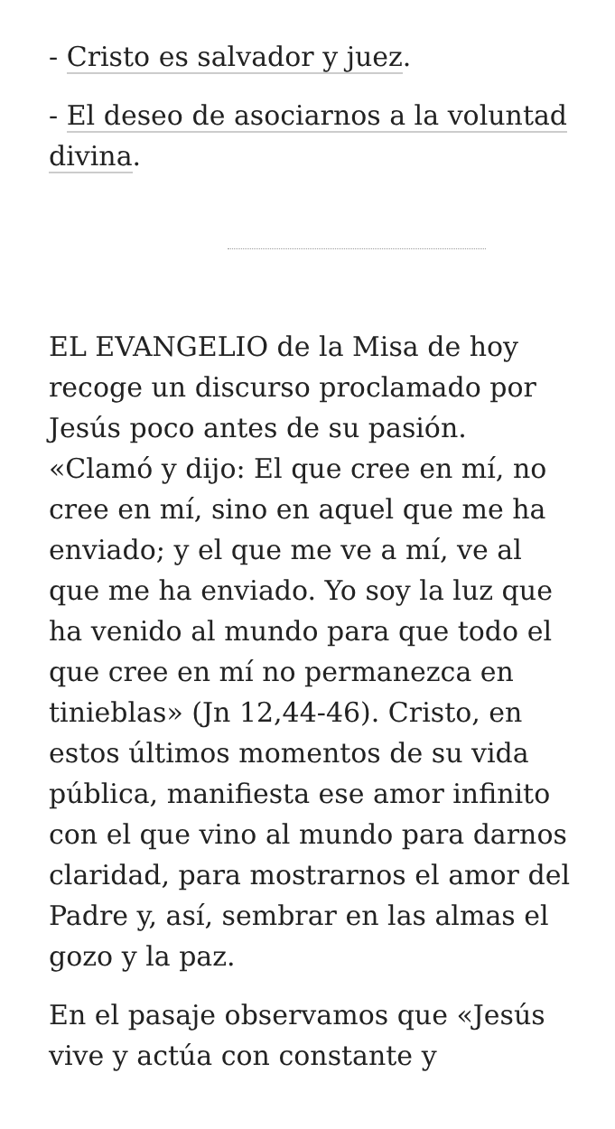- Cristo es salvador y juez.
- El deseo de asociarnos a la voluntad divina.
EL EVANGELIO de la Misa de hoy recoge un discurso proclamado por Jesús poco antes de su pasión. «Clamó y dijo: El que cree en mí, no cree en mí, sino en aquel que me ha enviado; y el que me ve a mí, ve al que me ha enviado. Yo soy la luz que ha venido al mundo para que todo el que cree en mí no permanezca en tinieblas» (Jn 12,44-46). Cristo, en estos últimos momentos de su vida pública, manifiesta ese amor infinito con el que vino al mundo para darnos claridad, para mostrarnos el amor del Padre y, así, sembrar en las almas el gozo y la paz.
En el pasaje observamos que «Jesús vive y actúa con constante y